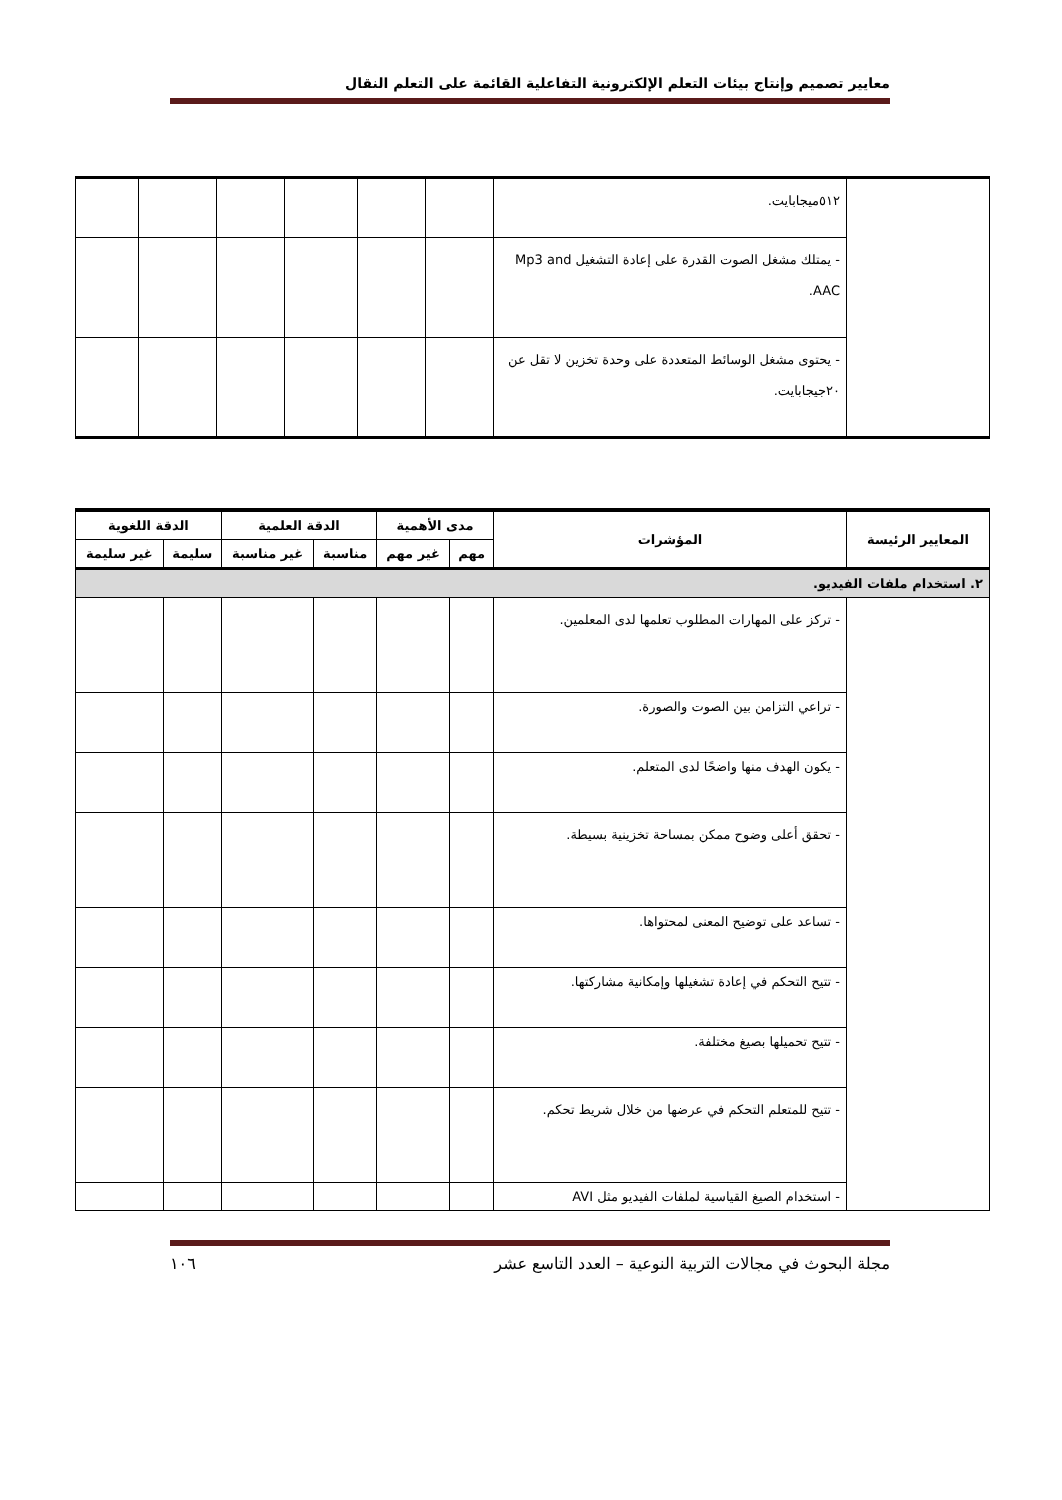معايير تصميم وإنتاج بيئات التعلم الإلكترونية التفاعلية القائمة على التعلم النقال
| | ٥١٢ميجابايت. | | | | | | |
| | - يمتلك مشغل الصوت القدرة على إعادة التشغيل Mp3 and AAC. | | | | | | |
| | - يحتوى مشغل الوسائط المتعددة على وحدة تخزين لا تقل عن ٢٠جيجابايت. | | | | | | |
| المعايير الرئيسة | المؤشرات | مدى الأهمية | | الدقة العلمية | | الدقة اللغوية | |
| --- | --- | --- | --- | --- | --- | --- | --- |
| | | مهم | غير مهم | مناسبة | غير مناسبة | سليمة | غير سليمة |
| ٢. استخدام ملفات الفيديو. | | | | | | | |
| | - تركز على المهارات المطلوب تعلمها لدى المعلمين. | | | | | | |
| | - تراعي التزامن بين الصوت والصورة. | | | | | | |
| | - يكون الهدف منها واضحًا لدى المتعلم. | | | | | | |
| | - تحقق أعلى وضوح ممكن بمساحة تخزينية بسيطة. | | | | | | |
| | - تساعد على توضيح المعنى لمحتواها. | | | | | | |
| | - تتيح التحكم في إعادة تشغيلها وإمكانية مشاركتها. | | | | | | |
| | - تتيح تحميلها بصيغ مختلفة. | | | | | | |
| | - تتيح للمتعلم التحكم في عرضها من خلال شريط تحكم. | | | | | | |
| | - استخدام الصيغ القياسية لملفات الفيديو مثل AVI | | | | | | |
مجلة البحوث في مجالات التربية النوعية – العدد التاسع عشر ١٠٦